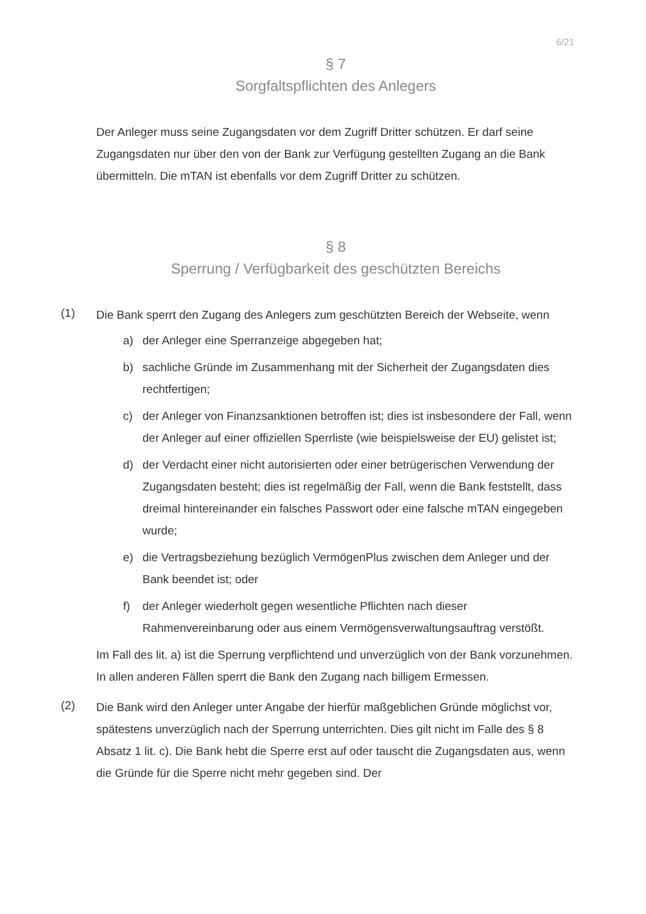6/21
§ 7
Sorgfaltspflichten des Anlegers
Der Anleger muss seine Zugangsdaten vor dem Zugriff Dritter schützen. Er darf seine Zugangsdaten nur über den von der Bank zur Verfügung gestellten Zugang an die Bank übermitteln. Die mTAN ist ebenfalls vor dem Zugriff Dritter zu schützen.
§ 8
Sperrung / Verfügbarkeit des geschützten Bereichs
(1)
Die Bank sperrt den Zugang des Anlegers zum geschützten Bereich der Webseite, wenn
a) der Anleger eine Sperranzeige abgegeben hat;
b) sachliche Gründe im Zusammenhang mit der Sicherheit der Zugangsdaten dies rechtfertigen;
c) der Anleger von Finanzsanktionen betroffen ist; dies ist insbesondere der Fall, wenn der Anleger auf einer offiziellen Sperrliste (wie beispielsweise der EU) gelistet ist;
d) der Verdacht einer nicht autorisierten oder einer betrügerischen Verwendung der Zugangsdaten besteht; dies ist regelmäßig der Fall, wenn die Bank feststellt, dass dreimal hintereinander ein falsches Passwort oder eine falsche mTAN eingegeben wurde;
e) die Vertragsbeziehung bezüglich VermögenPlus zwischen dem Anleger und der Bank beendet ist; oder
f) der Anleger wiederholt gegen wesentliche Pflichten nach dieser Rahmenvereinbarung oder aus einem Vermögensverwaltungsauftrag verstößt.
Im Fall des lit. a) ist die Sperrung verpflichtend und unverzüglich von der Bank vorzunehmen. In allen anderen Fällen sperrt die Bank den Zugang nach billigem Ermessen.
(2)
Die Bank wird den Anleger unter Angabe der hierfür maßgeblichen Gründe möglichst vor, spätestens unverzüglich nach der Sperrung unterrichten. Dies gilt nicht im Falle des § 8 Absatz 1 lit. c). Die Bank hebt die Sperre erst auf oder tauscht die Zugangsdaten aus, wenn die Gründe für die Sperre nicht mehr gegeben sind. Der